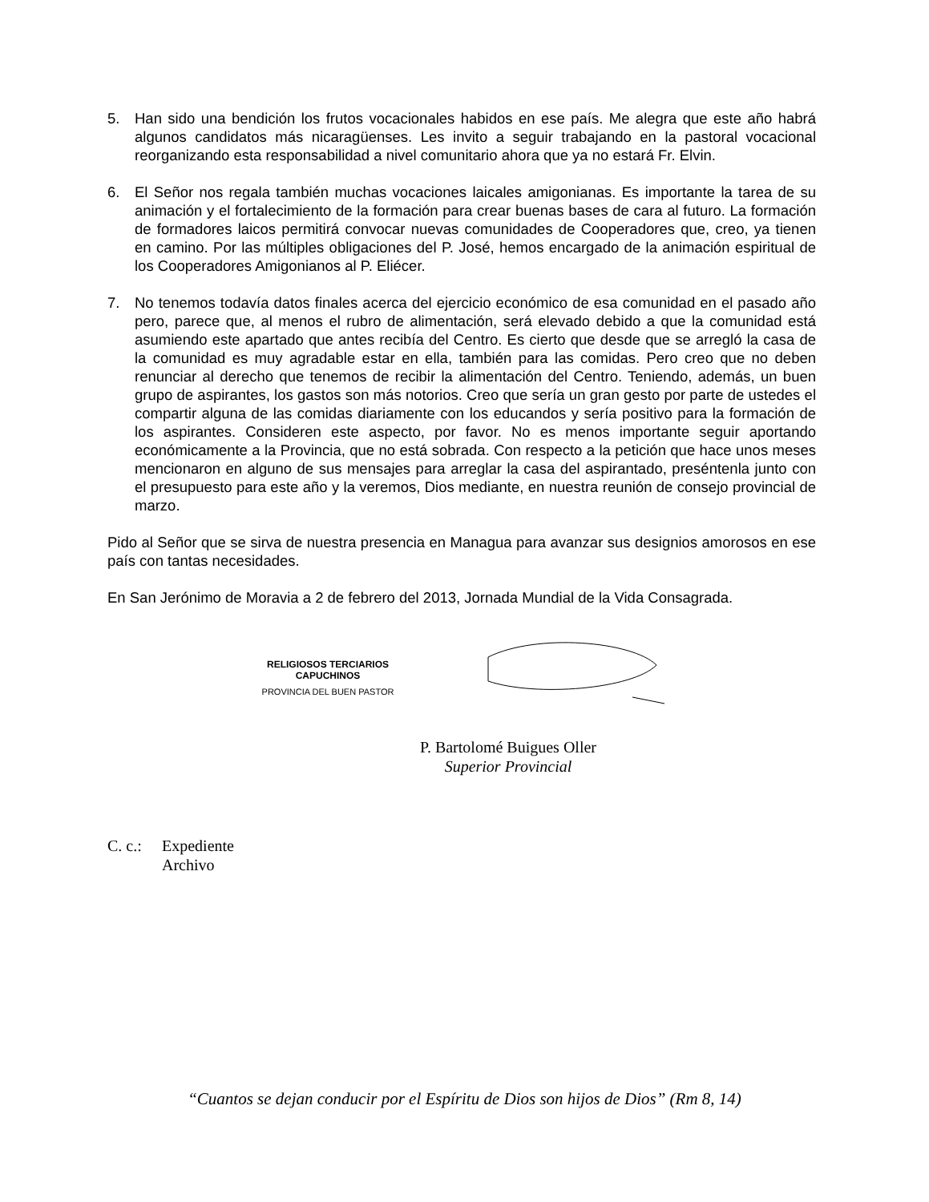5. Han sido una bendición los frutos vocacionales habidos en ese país. Me alegra que este año habrá algunos candidatos más nicaragüenses. Les invito a seguir trabajando en la pastoral vocacional reorganizando esta responsabilidad a nivel comunitario ahora que ya no estará Fr. Elvin.
6. El Señor nos regala también muchas vocaciones laicales amigonianas. Es importante la tarea de su animación y el fortalecimiento de la formación para crear buenas bases de cara al futuro. La formación de formadores laicos permitirá convocar nuevas comunidades de Cooperadores que, creo, ya tienen en camino. Por las múltiples obligaciones del P. José, hemos encargado de la animación espiritual de los Cooperadores Amigonianos al P. Eliécer.
7. No tenemos todavía datos finales acerca del ejercicio económico de esa comunidad en el pasado año pero, parece que, al menos el rubro de alimentación, será elevado debido a que la comunidad está asumiendo este apartado que antes recibía del Centro. Es cierto que desde que se arregló la casa de la comunidad es muy agradable estar en ella, también para las comidas. Pero creo que no deben renunciar al derecho que tenemos de recibir la alimentación del Centro. Teniendo, además, un buen grupo de aspirantes, los gastos son más notorios. Creo que sería un gran gesto por parte de ustedes el compartir alguna de las comidas diariamente con los educandos y sería positivo para la formación de los aspirantes. Consideren este aspecto, por favor. No es menos importante seguir aportando económicamente a la Provincia, que no está sobrada. Con respecto a la petición que hace unos meses mencionaron en alguno de sus mensajes para arreglar la casa del aspirantado, preséntenla junto con el presupuesto para este año y la veremos, Dios mediante, en nuestra reunión de consejo provincial de marzo.
Pido al Señor que se sirva de nuestra presencia en Managua para avanzar sus designios amorosos en ese país con tantas necesidades.
En San Jerónimo de Moravia a 2 de febrero del 2013, Jornada Mundial de la Vida Consagrada.
RELIGIOSOS TERCIARIOS
CAPUCHINOS
PROVINCIA DEL BUEN PASTOR
P. Bartolomé Buigues Oller
Superior Provincial
C. c.: Expediente
Archivo
“Cuantos se dejan conducir por el Espíritu de Dios son hijos de Dios” (Rm 8, 14)